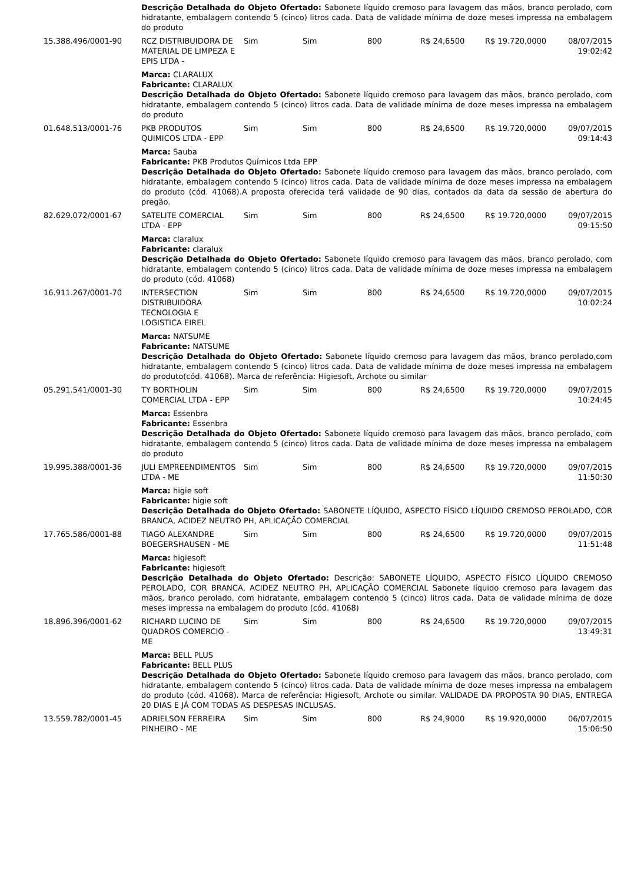| | Descrição Detalhada do Objeto Ofertado: Sabonete líquido cremoso para lavagem das mãos, branco perolado, com hidratante, embalagem contendo 5 (cinco) litros cada. Data de validade mínima de doze meses impressa na embalagem do produto | | | | | | |
| 15.388.496/0001-90 | RCZ DISTRIBUIDORA DE MATERIAL DE LIMPEZA E EPIS LTDA - | Sim | Sim | 800 | R$ 24,6500 | R$ 19.720,0000 | 08/07/2015 19:02:42 |
| | Marca: CLARALUX Fabricante: CLARALUX Descrição Detalhada do Objeto Ofertado: Sabonete líquido cremoso para lavagem das mãos, branco perolado, com hidratante, embalagem contendo 5 (cinco) litros cada. Data de validade mínima de doze meses impressa na embalagem do produto | | | | | | |
| 01.648.513/0001-76 | PKB PRODUTOS QUIMICOS LTDA - EPP | Sim | Sim | 800 | R$ 24,6500 | R$ 19.720,0000 | 09/07/2015 09:14:43 |
| | Marca: Sauba Fabricante: PKB Produtos Químicos Ltda EPP Descrição Detalhada do Objeto Ofertado: Sabonete líquido cremoso para lavagem das mãos, branco perolado, com hidratante, embalagem contendo 5 (cinco) litros cada. Data de validade mínima de doze meses impressa na embalagem do produto (cód. 41068).A proposta oferecida terá validade de 90 dias, contados da data da sessão de abertura do pregão. | | | | | | |
| 82.629.072/0001-67 | SATELITE COMERCIAL LTDA - EPP | Sim | Sim | 800 | R$ 24,6500 | R$ 19.720,0000 | 09/07/2015 09:15:50 |
| | Marca: claralux Fabricante: claralux Descrição Detalhada do Objeto Ofertado: Sabonete líquido cremoso para lavagem das mãos, branco perolado, com hidratante, embalagem contendo 5 (cinco) litros cada. Data de validade mínima de doze meses impressa na embalagem do produto (cód. 41068) | | | | | | |
| 16.911.267/0001-70 | INTERSECTION DISTRIBUIDORA TECNOLOGIA E LOGISTICA EIREL | Sim | Sim | 800 | R$ 24,6500 | R$ 19.720,0000 | 09/07/2015 10:02:24 |
| | Marca: NATSUME Fabricante: NATSUME Descrição Detalhada do Objeto Ofertado: Sabonete líquido cremoso para lavagem das mãos, branco perolado,com hidratante, embalagem contendo 5 (cinco) litros cada. Data de validade mínima de doze meses impressa na embalagem do produto(cód. 41068). Marca de referência: Higiesoft, Archote ou similar | | | | | | |
| 05.291.541/0001-30 | TY BORTHOLIN COMERCIAL LTDA - EPP | Sim | Sim | 800 | R$ 24,6500 | R$ 19.720,0000 | 09/07/2015 10:24:45 |
| | Marca: Essenbra Fabricante: Essenbra Descrição Detalhada do Objeto Ofertado: Sabonete líquido cremoso para lavagem das mãos, branco perolado, com hidratante, embalagem contendo 5 (cinco) litros cada. Data de validade mínima de doze meses impressa na embalagem do produto | | | | | | |
| 19.995.388/0001-36 | JULI EMPREENDIMENTOS LTDA - ME | Sim | Sim | 800 | R$ 24,6500 | R$ 19.720,0000 | 09/07/2015 11:50:30 |
| | Marca: higie soft Fabricante: higie soft Descrição Detalhada do Objeto Ofertado: SABONETE LÍQUIDO, ASPECTO FÍSICO LÍQUIDO CREMOSO PEROLADO, COR BRANCA, ACIDEZ NEUTRO PH, APLICAÇÃO COMERCIAL | | | | | | |
| 17.765.586/0001-88 | TIAGO ALEXANDRE BOEGERSHAUSEN - ME | Sim | Sim | 800 | R$ 24,6500 | R$ 19.720,0000 | 09/07/2015 11:51:48 |
| | Marca: higiesoft Fabricante: higiesoft Descrição Detalhada do Objeto Ofertado: Descrição: SABONETE LÍQUIDO, ASPECTO FÍSICO LÍQUIDO CREMOSO PEROLADO, COR BRANCA, ACIDEZ NEUTRO PH, APLICAÇÃO COMERCIAL Sabonete líquido cremoso para lavagem das mãos, branco perolado, com hidratante, embalagem contendo 5 (cinco) litros cada. Data de validade mínima de doze meses impressa na embalagem do produto (cód. 41068) | | | | | | |
| 18.896.396/0001-62 | RICHARD LUCINO DE QUADROS COMERCIO - ME | Sim | Sim | 800 | R$ 24,6500 | R$ 19.720,0000 | 09/07/2015 13:49:31 |
| | Marca: BELL PLUS Fabricante: BELL PLUS Descrição Detalhada do Objeto Ofertado: Sabonete líquido cremoso para lavagem das mãos, branco perolado, com hidratante, embalagem contendo 5 (cinco) litros cada. Data de validade mínima de doze meses impressa na embalagem do produto (cód. 41068). Marca de referência: Higiesoft, Archote ou similar. VALIDADE DA PROPOSTA 90 DIAS, ENTREGA 20 DIAS E JÁ COM TODAS AS DESPESAS INCLUSAS. | | | | | | |
| 13.559.782/0001-45 | ADRIELSON FERREIRA PINHEIRO - ME | Sim | Sim | 800 | R$ 24,9000 | R$ 19.920,0000 | 06/07/2015 15:06:50 |